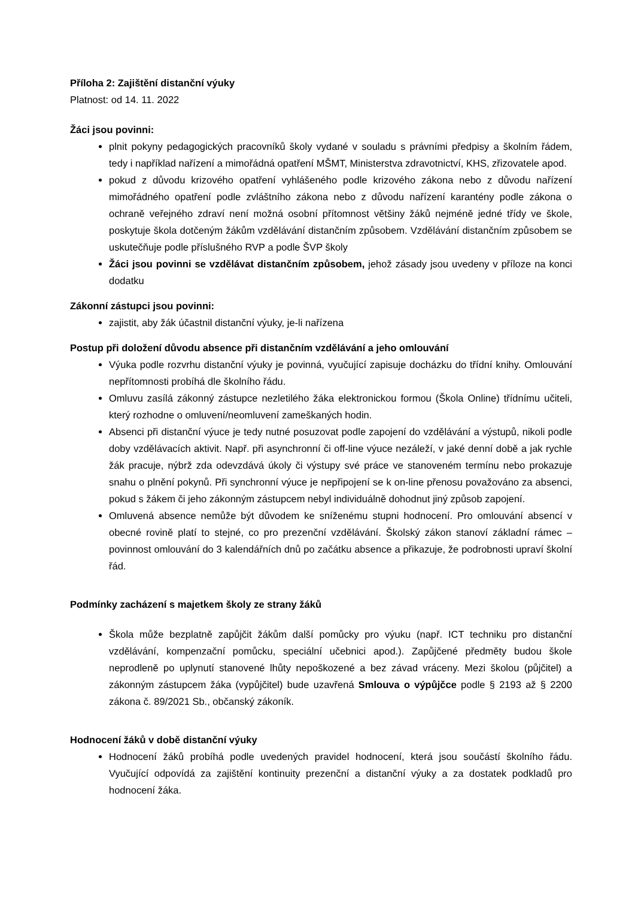Příloha 2: Zajištění distanční výuky
Platnost: od 14. 11. 2022
Žáci jsou povinni:
plnit pokyny pedagogických pracovníků školy vydané v souladu s právními předpisy a školním řádem, tedy i například nařízení a mimořádná opatření MŠMT, Ministerstva zdravotnictví, KHS, zřizovatele apod.
pokud z důvodu krizového opatření vyhlášeného podle krizového zákona nebo z důvodu nařízení mimořádného opatření podle zvláštního zákona nebo z důvodu nařízení karantény podle zákona o ochraně veřejného zdraví není možná osobní přítomnost většiny žáků nejméně jedné třídy ve škole, poskytuje škola dotčeným žákům vzdělávání distančním způsobem. Vzdělávání distančním způsobem se uskutečňuje podle příslušného RVP a podle ŠVP školy
Žáci jsou povinni se vzdělávat distančním způsobem, jehož zásady jsou uvedeny v příloze na konci dodatku
Zákonní zástupci jsou povinni:
zajistit, aby žák účastnil distanční výuky, je-li nařízena
Postup při doložení důvodu absence při distančním vzdělávání a jeho omlouvání
Výuka podle rozvrhu distanční výuky je povinná, vyučující zapisuje docházku do třídní knihy. Omlouvání nepřítomnosti probíhá dle školního řádu.
Omluvu zasílá zákonný zástupce nezletilého žáka elektronickou formou (Škola Online) třídnímu učiteli, který rozhodne o omluvení/neomluvení zameškaných hodin.
Absenci při distanční výuce je tedy nutné posuzovat podle zapojení do vzdělávání a výstupů, nikoli podle doby vzdělávacích aktivit. Např. při asynchronní či off-line výuce nezáleží, v jaké denní době a jak rychle žák pracuje, nýbrž zda odevzdává úkoly či výstupy své práce ve stanoveném termínu nebo prokazuje snahu o plnění pokynů. Při synchronní výuce je nepřipojení se k on-line přenosu považováno za absenci, pokud s žákem či jeho zákonným zástupcem nebyl individuálně dohodnut jiný způsob zapojení.
Omluvená absence nemůže být důvodem ke sníženému stupni hodnocení. Pro omlouvání absencí v obecné rovině platí to stejné, co pro prezenční vzdělávání. Školský zákon stanoví základní rámec – povinnost omlouvání do 3 kalendářních dnů po začátku absence a přikazuje, že podrobnosti upraví školní řád.
Podmínky zacházení s majetkem školy ze strany žáků
Škola může bezplatně zapůjčit žákům další pomůcky pro výuku (např. ICT techniku pro distanční vzdělávání, kompenzační pomůcku, speciální učebnici apod.). Zapůjčené předměty budou škole neprodleně po uplynutí stanovené lhůty nepoškozené a bez závad vráceny. Mezi školou (půjčitel) a zákonným zástupcem žáka (vypůjčitel) bude uzavřená Smlouva o výpůjčce podle § 2193 až § 2200 zákona č. 89/2021 Sb., občanský zákoník.
Hodnocení žáků v době distanční výuky
Hodnocení žáků probíhá podle uvedených pravidel hodnocení, která jsou součástí školního řádu. Vyučující odpovídá za zajištění kontinuity prezenční a distanční výuky a za dostatek podkladů pro hodnocení žáka.